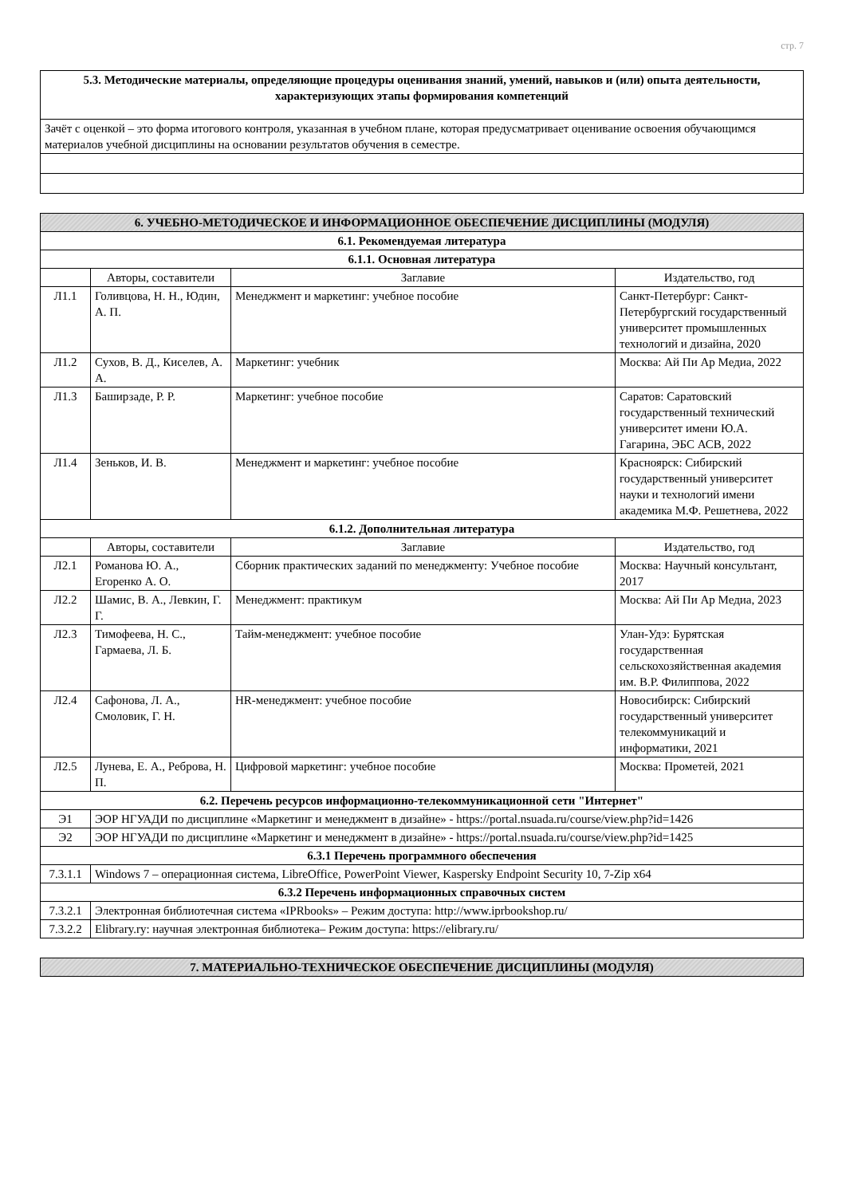стр. 7
| 5.3. Методические материалы, определяющие процедуры оценивания знаний, умений, навыков и (или) опыта деятельности, характеризующих этапы формирования компетенций |
| Зачёт с оценкой – это форма итогового контроля, указанная в учебном плане, которая предусматривает оценивание освоения обучающимся материалов учебной дисциплины на основании результатов обучения в семестре. |
| 6. УЧЕБНО-МЕТОДИЧЕСКОЕ И ИНФОРМАЦИОННОЕ ОБЕСПЕЧЕНИЕ ДИСЦИПЛИНЫ (МОДУЛЯ) | | | |
| 6.1. Рекомендуемая литература | | | |
| 6.1.1. Основная литература | | | |
| | Авторы, составители | Заглавие | Издательство, год |
| Л1.1 | Голивцова, Н. Н., Юдин, А. П. | Менеджмент и маркетинг: учебное пособие | Санкт-Петербург: Санкт-Петербургский государственный университет промышленных технологий и дизайна, 2020 |
| Л1.2 | Сухов, В. Д., Киселев, А. А. | Маркетинг: учебник | Москва: Ай Пи Ар Медиа, 2022 |
| Л1.3 | Баширзаде, Р. Р. | Маркетинг: учебное пособие | Саратов: Саратовский государственный технический университет имени Ю.А. Гагарина, ЭБС АСВ, 2022 |
| Л1.4 | Зеньков, И. В. | Менеджмент и маркетинг: учебное пособие | Красноярск: Сибирский государственный университет науки и технологий имени академика М.Ф. Решетнева, 2022 |
| 6.1.2. Дополнительная литература | | | |
| | Авторы, составители | Заглавие | Издательство, год |
| Л2.1 | Романова Ю. А., Егоренко А. О. | Сборник практических заданий по менеджменту: Учебное пособие | Москва: Научный консультант, 2017 |
| Л2.2 | Шамис, В. А., Левкин, Г. Г. | Менеджмент: практикум | Москва: Ай Пи Ар Медиа, 2023 |
| Л2.3 | Тимофеева, Н. С., Гармаева, Л. Б. | Тайм-менеджмент: учебное пособие | Улан-Удэ: Бурятская государственная сельскохозяйственная академия им. В.Р. Филиппова, 2022 |
| Л2.4 | Сафонова, Л. А., Смоловик, Г. Н. | HR-менеджмент: учебное пособие | Новосибирск: Сибирский государственный университет телекоммуникаций и информатики, 2021 |
| Л2.5 | Лунева, Е. А., Реброва, Н. П. | Цифровой маркетинг: учебное пособие | Москва: Прометей, 2021 |
| 6.2. Перечень ресурсов информационно-телекоммуникационной сети "Интернет" | | | |
| Э1 | ЭОР НГУАДИ по дисциплине «Маркетинг и менеджмент в дизайне» - https://portal.nsuada.ru/course/view.php?id=1426 | | |
| Э2 | ЭОР НГУАДИ по дисциплине «Маркетинг и менеджмент в дизайне» - https://portal.nsuada.ru/course/view.php?id=1425 | | |
| 6.3.1 Перечень программного обеспечения | | | |
| 7.3.1.1 | Windows 7 – операционная система, LibreOffice, PowerPoint Viewer, Kaspersky Endpoint Security 10, 7-Zip x64 | | |
| 6.3.2 Перечень информационных справочных систем | | | |
| 7.3.2.1 | Электронная библиотечная система «IPRbooks» – Режим доступа: http://www.iprbookshop.ru/ | | |
| 7.3.2.2 | Elibrary.ry: научная электронная библиотека– Режим доступа: https://elibrary.ru/ | | |
| 7. МАТЕРИАЛЬНО-ТЕХНИЧЕСКОЕ ОБЕСПЕЧЕНИЕ ДИСЦИПЛИНЫ (МОДУЛЯ) |